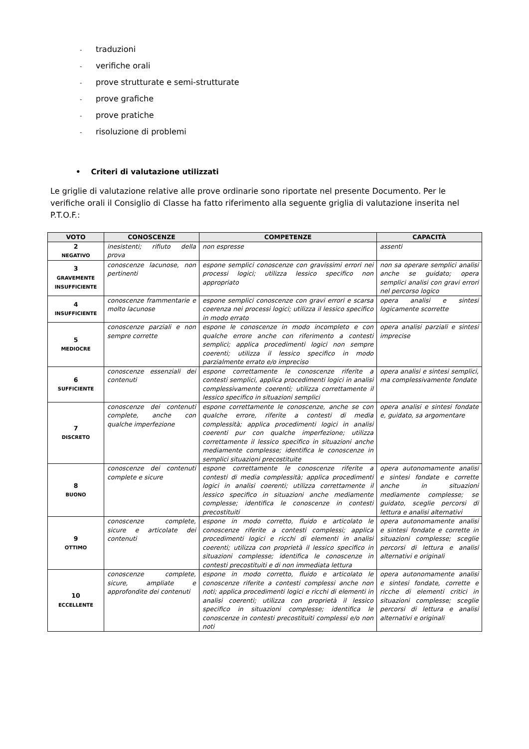- traduzioni
- verifiche orali
- prove strutturate e semi-strutturate
- prove grafiche
- prove pratiche
- risoluzione di problemi
• Criteri di valutazione utilizzati
Le griglie di valutazione relative alle prove ordinarie sono riportate nel presente Documento. Per le verifiche orali il Consiglio di Classe ha fatto riferimento alla seguente griglia di valutazione inserita nel P.T.O.F.:
| VOTO | CONOSCENZE | COMPETENZE | CAPACITÀ |
| --- | --- | --- | --- |
| 2 NEGATIVO | inesistenti; rifiuto della prova | non espresse | assenti |
| 3 GRAVEMENTE INSUFFICIENTE | conoscenze lacunose, non pertinenti | espone semplici conoscenze con gravissimi errori nei processi logici; utilizza lessico specifico non appropriato | non sa operare semplici analisi anche se guidato; opera semplici analisi con gravi errori nel percorso logico |
| 4 INSUFFICIENTE | conoscenze frammentarie e molto lacunose | espone semplici conoscenze con gravi errori e scarsa coerenza nei processi logici; utilizza il lessico specifico in modo errato | opera analisi e sintesi logicamente scorrette |
| 5 MEDIOCRE | conoscenze parziali e non sempre corrette | espone le conoscenze in modo incompleto e con qualche errore anche con riferimento a contesti semplici; applica procedimenti logici non sempre coerenti; utilizza il lessico specifico in modo parzialmente errato e/o impreciso | opera analisi parziali e sintesi imprecise |
| 6 SUFFICIENTE | conoscenze essenziali dei contenuti | espone correttamente le conoscenze riferite a contesti semplici, applica procedimenti logici in analisi complessivamente coerenti; utilizza correttamente il lessico specifico in situazioni semplici | opera analisi e sintesi semplici, ma complessivamente fondate |
| 7 DISCRETO | conoscenze dei contenuti complete, anche con qualche imperfezione | espone correttamente le conoscenze, anche se con qualche errore, riferite a contesti di media complessità; applica procedimenti logici in analisi coerenti pur con qualche imperfezione; utilizza correttamente il lessico specifico in situazioni anche mediamente complesse; identifica le conoscenze in semplici situazioni precostituite | opera analisi e sintesi fondate e, guidato, sa argomentare |
| 8 BUONO | conoscenze dei contenuti complete e sicure | espone correttamente le conoscenze riferite a contesti di media complessità; applica procedimenti logici in analisi coerenti; utilizza correttamente il lessico specifico in situazioni anche mediamente complesse; identifica le conoscenze in contesti precostituiti | opera autonomamente analisi e sintesi fondate e corrette anche in situazioni mediamente complesse; se guidato, sceglie percorsi di lettura e analisi alternativi |
| 9 OTTIMO | conoscenze complete, sicure e articolate dei contenuti | espone in modo corretto, fluido e articolato le conoscenze riferite a contesti complessi; applica procedimenti logici e ricchi di elementi in analisi coerenti; utilizza con proprietà il lessico specifico in situazioni complesse; identifica le conoscenze in contesti precostituiti e di non immediata lettura | opera autonomamente analisi e sintesi fondate e corrette in situazioni complesse; sceglie percorsi di lettura e analisi alternativi e originali |
| 10 ECCELLENTE | conoscenze complete, sicure, ampliate e approfondite dei contenuti | espone in modo corretto, fluido e articolato le conoscenze riferite a contesti complessi anche non noti; applica procedimenti logici e ricchi di elementi in analisi coerenti; utilizza con proprietà il lessico specifico in situazioni complesse; identifica le conoscenze in contesti precostituiti complessi e/o non noti | opera autonomamente analisi e sintesi fondate, corrette e ricche di elementi critici in situazioni complesse; sceglie percorsi di lettura e analisi alternativi e originali |